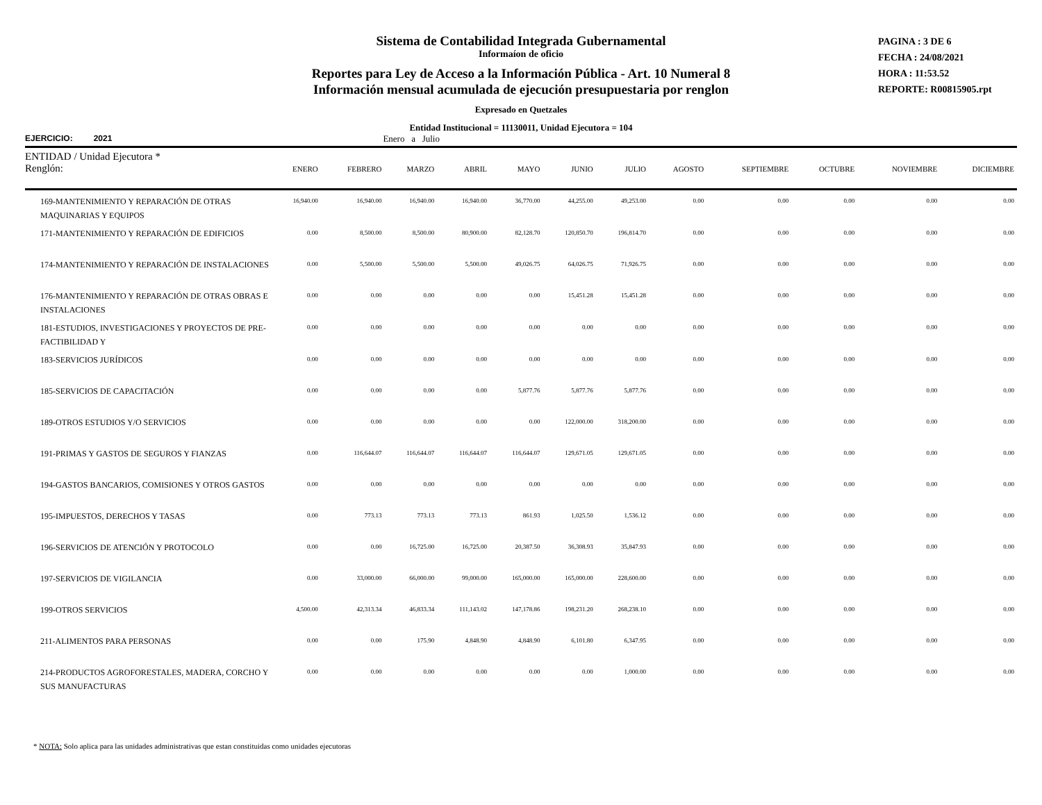Sistema de Contabilidad Integrada Gubernamental
Informaíon de oficio
Reportes para Ley de Acceso a la Información Pública - Art. 10 Numeral 8
Información mensual acumulada de ejecución presupuestaria por renglon
Expresado en Quetzales
Entidad Institucional = 11130011, Unidad Ejecutora = 104
PAGINA : 3 DE 6
FECHA : 24/08/2021
HORA : 11:53.52
REPORTE: R00815905.rpt
EJERCICIO: 2021 Enero a Julio
| ENTIDAD / Unidad Ejecutora * | | | | | | | | | | | | |
| --- | --- | --- | --- | --- | --- | --- | --- | --- | --- | --- | --- | --- |
| Renglón: | ENERO | FEBRERO | MARZO | ABRIL | MAYO | JUNIO | JULIO | AGOSTO | SEPTIEMBRE | OCTUBRE | NOVIEMBRE | DICIEMBRE |
| 169-MANTENIMIENTO Y REPARACIÓN DE OTRAS MAQUINARIAS Y EQUIPOS | 16,940.00 | 16,940.00 | 16,940.00 | 16,940.00 | 36,770.00 | 44,255.00 | 49,253.00 | 0.00 | 0.00 | 0.00 | 0.00 | 0.00 |
| 171-MANTENIMIENTO Y REPARACIÓN DE EDIFICIOS | 0.00 | 8,500.00 | 8,500.00 | 80,900.00 | 82,128.70 | 120,850.70 | 196,814.70 | 0.00 | 0.00 | 0.00 | 0.00 | 0.00 |
| 174-MANTENIMIENTO Y REPARACIÓN DE INSTALACIONES | 0.00 | 5,500.00 | 5,500.00 | 5,500.00 | 49,026.75 | 64,026.75 | 71,926.75 | 0.00 | 0.00 | 0.00 | 0.00 | 0.00 |
| 176-MANTENIMIENTO Y REPARACIÓN DE OTRAS OBRAS E INSTALACIONES | 0.00 | 0.00 | 0.00 | 0.00 | 0.00 | 15,451.28 | 15,451.28 | 0.00 | 0.00 | 0.00 | 0.00 | 0.00 |
| 181-ESTUDIOS, INVESTIGACIONES Y PROYECTOS DE PRE-FACTIBILIDAD Y | 0.00 | 0.00 | 0.00 | 0.00 | 0.00 | 0.00 | 0.00 | 0.00 | 0.00 | 0.00 | 0.00 | 0.00 |
| 183-SERVICIOS JURÍDICOS | 0.00 | 0.00 | 0.00 | 0.00 | 0.00 | 0.00 | 0.00 | 0.00 | 0.00 | 0.00 | 0.00 | 0.00 |
| 185-SERVICIOS DE CAPACITACIÓN | 0.00 | 0.00 | 0.00 | 0.00 | 5,877.76 | 5,877.76 | 5,877.76 | 0.00 | 0.00 | 0.00 | 0.00 | 0.00 |
| 189-OTROS ESTUDIOS Y/O SERVICIOS | 0.00 | 0.00 | 0.00 | 0.00 | 0.00 | 122,000.00 | 318,200.00 | 0.00 | 0.00 | 0.00 | 0.00 | 0.00 |
| 191-PRIMAS Y GASTOS DE SEGUROS Y FIANZAS | 0.00 | 116,644.07 | 116,644.07 | 116,644.07 | 116,644.07 | 129,671.05 | 129,671.05 | 0.00 | 0.00 | 0.00 | 0.00 | 0.00 |
| 194-GASTOS BANCARIOS, COMISIONES Y OTROS GASTOS | 0.00 | 0.00 | 0.00 | 0.00 | 0.00 | 0.00 | 0.00 | 0.00 | 0.00 | 0.00 | 0.00 | 0.00 |
| 195-IMPUESTOS, DERECHOS Y TASAS | 0.00 | 773.13 | 773.13 | 773.13 | 861.93 | 1,025.50 | 1,536.12 | 0.00 | 0.00 | 0.00 | 0.00 | 0.00 |
| 196-SERVICIOS DE ATENCIÓN Y PROTOCOLO | 0.00 | 0.00 | 16,725.00 | 16,725.00 | 20,387.50 | 36,308.93 | 35,847.93 | 0.00 | 0.00 | 0.00 | 0.00 | 0.00 |
| 197-SERVICIOS DE VIGILANCIA | 0.00 | 33,000.00 | 66,000.00 | 99,000.00 | 165,000.00 | 165,000.00 | 228,600.00 | 0.00 | 0.00 | 0.00 | 0.00 | 0.00 |
| 199-OTROS SERVICIOS | 4,500.00 | 42,313.34 | 46,833.34 | 111,143.02 | 147,178.86 | 198,231.20 | 268,238.10 | 0.00 | 0.00 | 0.00 | 0.00 | 0.00 |
| 211-ALIMENTOS PARA PERSONAS | 0.00 | 0.00 | 175.90 | 4,848.90 | 4,848.90 | 6,101.80 | 6,347.95 | 0.00 | 0.00 | 0.00 | 0.00 | 0.00 |
| 214-PRODUCTOS AGROFORESTALES, MADERA, CORCHO Y SUS MANUFACTURAS | 0.00 | 0.00 | 0.00 | 0.00 | 0.00 | 0.00 | 1,000.00 | 0.00 | 0.00 | 0.00 | 0.00 | 0.00 |
* NOTA: Solo aplica para las unidades administrativas que estan constituidas como unidades ejecutoras